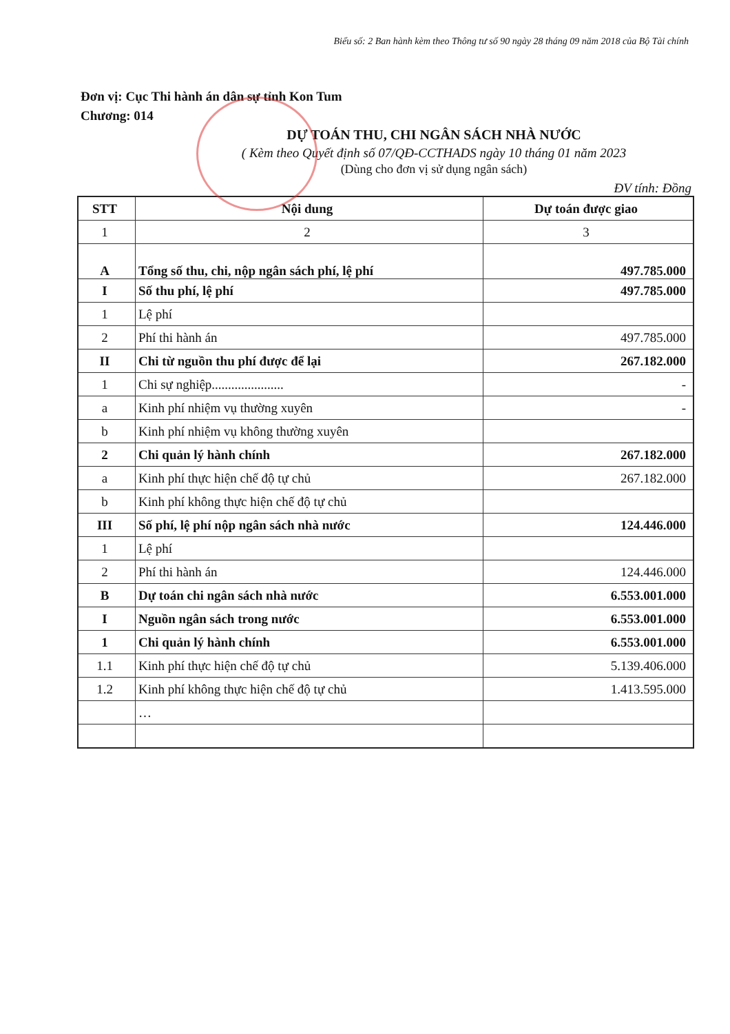Biểu số: 2 Ban hành kèm theo Thông tư số 90 ngày 28 tháng 09 năm 2018 của Bộ Tài chính
Đơn vị: Cục Thi hành án dân sự tỉnh Kon Tum
Chương: 014
DỰ TOÁN THU, CHI NGÂN SÁCH NHÀ NƯỚC
( Kèm theo Quyết định số 07/QĐ-CCTHADS ngày 10 tháng 01 năm 2023
(Dùng cho đơn vị sử dụng ngân sách)
ĐV tính: Đồng
| STT | Nội dung | Dự toán được giao |
| --- | --- | --- |
| 1 | 2 | 3 |
| A | Tổng số thu, chi, nộp ngân sách phí, lệ phí | 497.785.000 |
| I | Số thu phí, lệ phí | 497.785.000 |
| 1 | Lệ phí | |
| 2 | Phí thi hành án | 497.785.000 |
| II | Chi từ nguồn thu phí được để lại | 267.182.000 |
| 1 | Chi sự nghiệp...................... | - |
| a | Kinh phí nhiệm vụ thường xuyên | - |
| b | Kinh phí nhiệm vụ không thường xuyên | |
| 2 | Chi quản lý hành chính | 267.182.000 |
| a | Kinh phí thực hiện chế độ tự chủ | 267.182.000 |
| b | Kinh phí không thực hiện chế độ tự chủ | |
| III | Số phí, lệ phí nộp ngân sách nhà nước | 124.446.000 |
| 1 | Lệ phí | |
| 2 | Phí thi hành án | 124.446.000 |
| B | Dự toán chi ngân sách nhà nước | 6.553.001.000 |
| I | Nguồn ngân sách trong nước | 6.553.001.000 |
| 1 | Chi quản lý hành chính | 6.553.001.000 |
| 1.1 | Kinh phí thực hiện chế độ tự chủ | 5.139.406.000 |
| 1.2 | Kinh phí không thực hiện chế độ tự chủ | 1.413.595.000 |
| | … | |